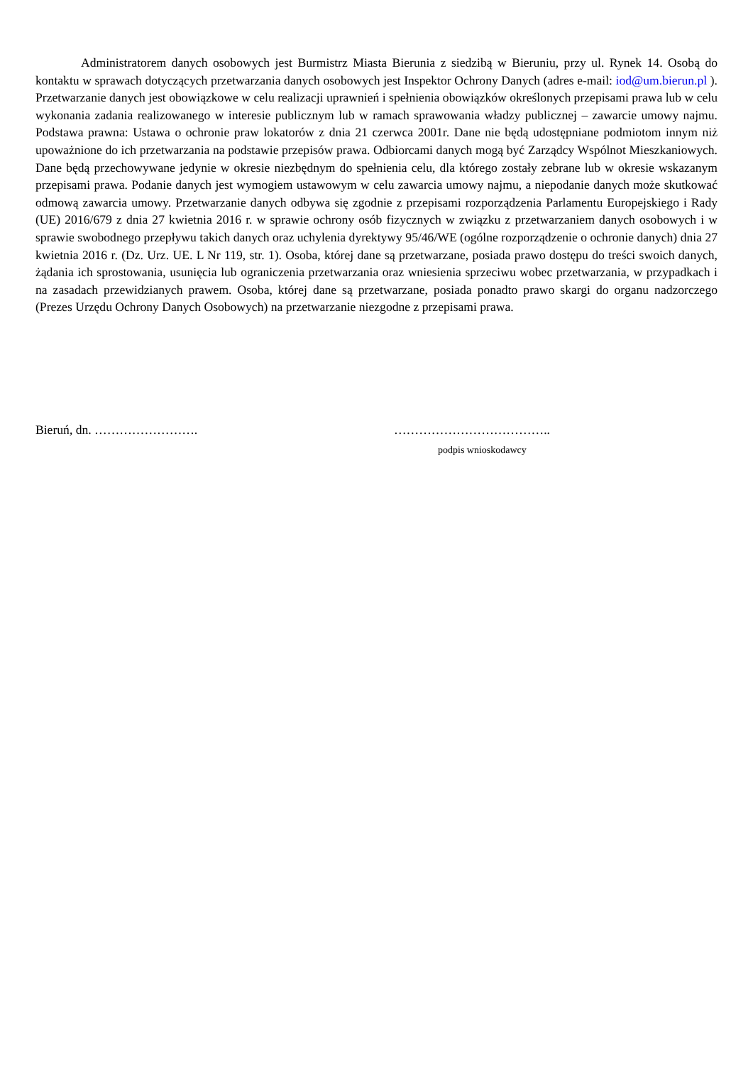Administratorem danych osobowych jest Burmistrz Miasta Bierunia z siedzibą w Bieruniu, przy ul. Rynek 14. Osobą do kontaktu w sprawach dotyczących przetwarzania danych osobowych jest Inspektor Ochrony Danych (adres e-mail: iod@um.bierun.pl ). Przetwarzanie danych jest obowiązkowe w celu realizacji uprawnień i spełnienia obowiązków określonych przepisami prawa lub w celu wykonania zadania realizowanego w interesie publicznym lub w ramach sprawowania władzy publicznej – zawarcie umowy najmu. Podstawa prawna: Ustawa o ochronie praw lokatorów z dnia 21 czerwca 2001r. Dane nie będą udostępniane podmiotom innym niż upoważnione do ich przetwarzania na podstawie przepisów prawa. Odbiorcami danych mogą być Zarządcy Wspólnot Mieszkaniowych. Dane będą przechowywane jedynie w okresie niezbędnym do spełnienia celu, dla którego zostały zebrane lub w okresie wskazanym przepisami prawa. Podanie danych jest wymogiem ustawowym w celu zawarcia umowy najmu, a niepodanie danych może skutkować odmową zawarcia umowy. Przetwarzanie danych odbywa się zgodnie z przepisami rozporządzenia Parlamentu Europejskiego i Rady (UE) 2016/679 z dnia 27 kwietnia 2016 r. w sprawie ochrony osób fizycznych w związku z przetwarzaniem danych osobowych i w sprawie swobodnego przepływu takich danych oraz uchylenia dyrektywy 95/46/WE (ogólne rozporządzenie o ochronie danych) dnia 27 kwietnia 2016 r. (Dz. Urz. UE. L Nr 119, str. 1). Osoba, której dane są przetwarzane, posiada prawo dostępu do treści swoich danych, żądania ich sprostowania, usunięcia lub ograniczenia przetwarzania oraz wniesienia sprzeciwu wobec przetwarzania, w przypadkach i na zasadach przewidzianych prawem. Osoba, której dane są przetwarzane, posiada ponadto prawo skargi do organu nadzorczego (Prezes Urzędu Ochrony Danych Osobowych) na przetwarzanie niezgodne z przepisami prawa.
Bieruń, dn. ……………………. ………………………………..
podpis wnioskodawcy